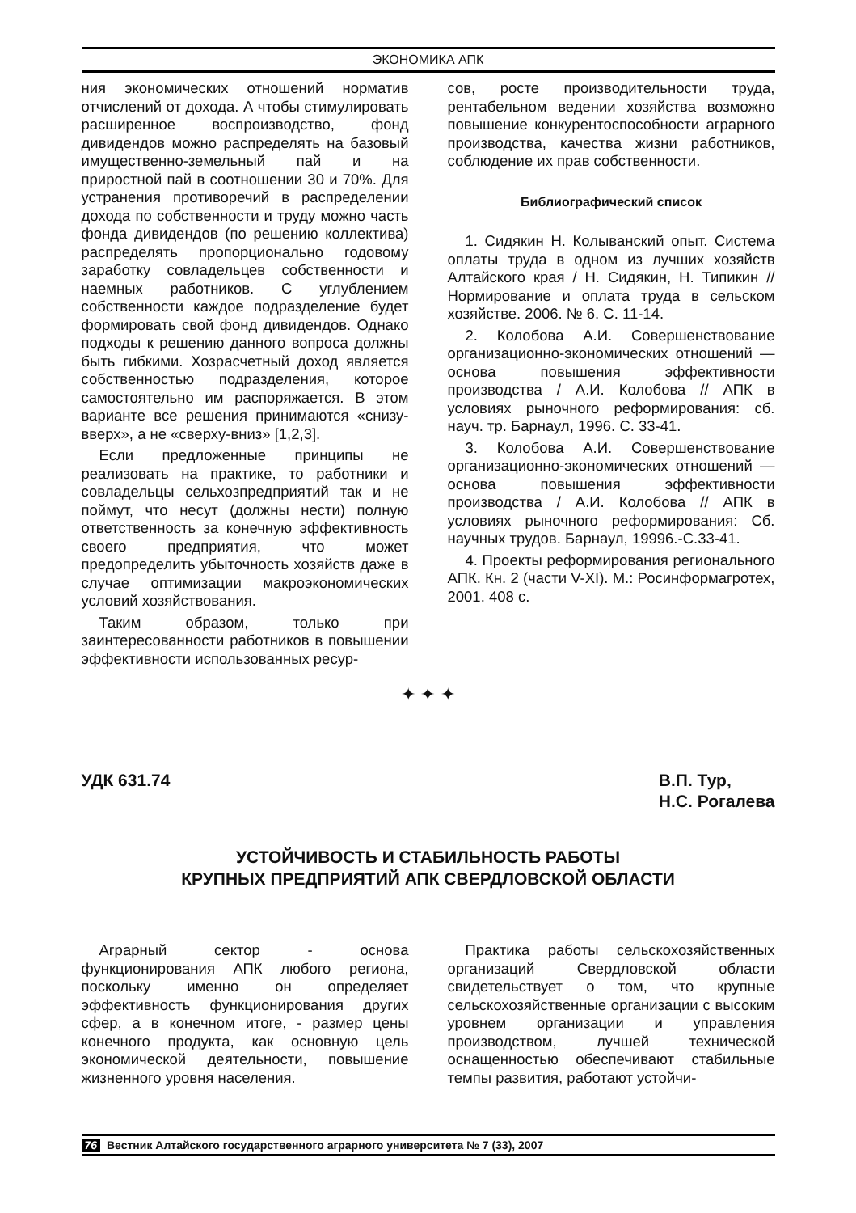ЭКОНОМИКА АПК
ния экономических отношений норматив отчислений от дохода. А чтобы стимулировать расширенное воспроизводство, фонд дивидендов можно распределять на базовый имущественно-земельный пай и на приростной пай в соотношении 30 и 70%. Для устранения противоречий в распределении дохода по собственности и труду можно часть фонда дивидендов (по решению коллектива) распределять пропорционально годовому заработку совладельцев собственности и наемных работников. С углублением собственности каждое подразделение будет формировать свой фонд дивидендов. Однако подходы к решению данного вопроса должны быть гибкими. Хозрасчетный доход является собственностью подразделения, которое самостоятельно им распоряжается. В этом варианте все решения принимаются «снизу-вверх», а не «сверху-вниз» [1,2,3].
Если предложенные принципы не реализовать на практике, то работники и совладельцы сельхозпредприятий так и не поймут, что несут (должны нести) полную ответственность за конечную эффективность своего предприятия, что может предопределить убыточность хозяйств даже в случае оптимизации макроэкономических условий хозяйствования.
Таким образом, только при заинтересованности работников в повышении эффективности использованных ресур-
сов, росте производительности труда, рентабельном ведении хозяйства возможно повышение конкурентоспособности аграрного производства, качества жизни работников, соблюдение их прав собственности.
Библиографический список
1. Сидякин Н. Колыванский опыт. Система оплаты труда в одном из лучших хозяйств Алтайского края / Н. Сидякин, Н. Типикин // Нормирование и оплата труда в сельском хозяйстве. 2006. № 6. С. 11-14.
2. Колобова А.И. Совершенствование организационно-экономических отношений — основа повышения эффективности производства / А.И. Колобова // АПК в условиях рыночного реформирования: сб. науч. тр. Барнаул, 1996. С. 33-41.
3. Колобова А.И. Совершенствование организационно-экономических отношений — основа повышения эффективности производства / А.И. Колобова // АПК в условиях рыночного реформирования: Сб. научных трудов. Барнаул, 19996.-С.33-41.
4. Проекты реформирования регионального АПК. Кн. 2 (части V-XI). М.: Росинформагротех, 2001. 408 с.
✦ ✦ ✦
УДК 631.74 В.П. Тур,
Н.С. Рогалева
УСТОЙЧИВОСТЬ И СТАБИЛЬНОСТЬ РАБОТЫ
КРУПНЫХ ПРЕДПРИЯТИЙ АПК СВЕРДЛОВСКОЙ ОБЛАСТИ
Аграрный сектор - основа функционирования АПК любого региона, поскольку именно он определяет эффективность функционирования других сфер, а в конечном итоге, - размер цены конечного продукта, как основную цель экономической деятельности, повышение жизненного уровня населения.
Практика работы сельскохозяйственных организаций Свердловской области свидетельствует о том, что крупные сельскохозяйственные организации с высоким уровнем организации и управления производством, лучшей технической оснащенностью обеспечивают стабильные темпы развития, работают устойчи-
76 Вестник Алтайского государственного аграрного университета № 7 (33), 2007